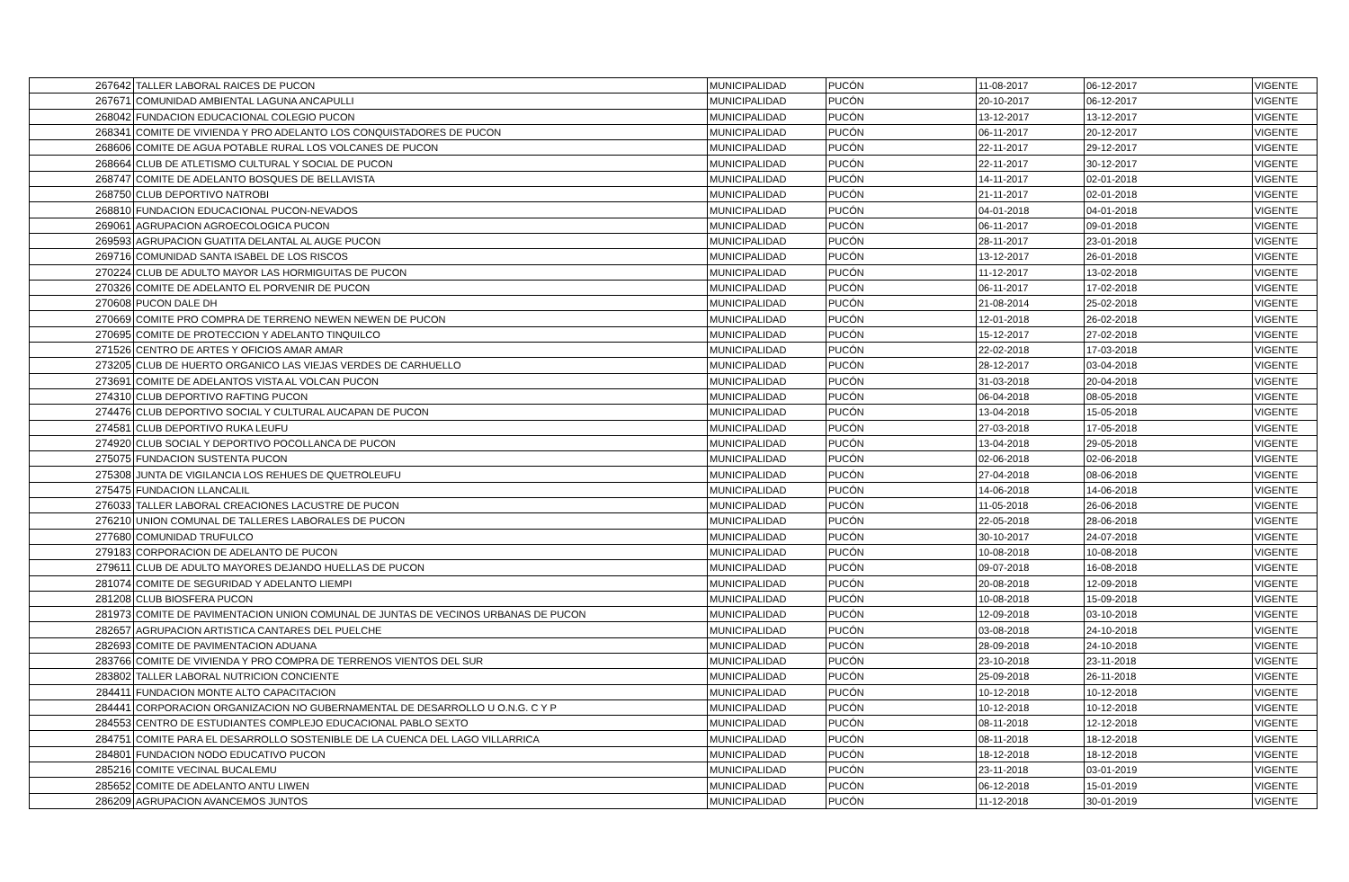| 267642 | TALLER LABORAL RAICES DE PUCON | MUNICIPALIDAD | PUCÓN | 11-08-2017 | 06-12-2017 | VIGENTE |
| 267671 | COMUNIDAD AMBIENTAL LAGUNA ANCAPULLI | MUNICIPALIDAD | PUCÓN | 20-10-2017 | 06-12-2017 | VIGENTE |
| 268042 | FUNDACION EDUCACIONAL COLEGIO PUCON | MUNICIPALIDAD | PUCÓN | 13-12-2017 | 13-12-2017 | VIGENTE |
| 268341 | COMITE DE VIVIENDA Y PRO ADELANTO LOS CONQUISTADORES DE PUCON | MUNICIPALIDAD | PUCÓN | 06-11-2017 | 20-12-2017 | VIGENTE |
| 268606 | COMITE DE AGUA POTABLE RURAL LOS VOLCANES DE PUCON | MUNICIPALIDAD | PUCÓN | 22-11-2017 | 29-12-2017 | VIGENTE |
| 268664 | CLUB DE ATLETISMO CULTURAL Y SOCIAL DE PUCON | MUNICIPALIDAD | PUCÓN | 22-11-2017 | 30-12-2017 | VIGENTE |
| 268747 | COMITE DE ADELANTO BOSQUES DE BELLAVISTA | MUNICIPALIDAD | PUCÓN | 14-11-2017 | 02-01-2018 | VIGENTE |
| 268750 | CLUB DEPORTIVO NATROBI | MUNICIPALIDAD | PUCÓN | 21-11-2017 | 02-01-2018 | VIGENTE |
| 268810 | FUNDACION EDUCACIONAL PUCON-NEVADOS | MUNICIPALIDAD | PUCÓN | 04-01-2018 | 04-01-2018 | VIGENTE |
| 269061 | AGRUPACION AGROECOLOGICA PUCON | MUNICIPALIDAD | PUCÓN | 06-11-2017 | 09-01-2018 | VIGENTE |
| 269593 | AGRUPACION GUATITA DELANTAL AL AUGE PUCON | MUNICIPALIDAD | PUCÓN | 28-11-2017 | 23-01-2018 | VIGENTE |
| 269716 | COMUNIDAD SANTA ISABEL DE LOS RISCOS | MUNICIPALIDAD | PUCÓN | 13-12-2017 | 26-01-2018 | VIGENTE |
| 270224 | CLUB DE ADULTO MAYOR LAS HORMIGUITAS DE PUCON | MUNICIPALIDAD | PUCÓN | 11-12-2017 | 13-02-2018 | VIGENTE |
| 270326 | COMITE DE ADELANTO EL PORVENIR DE PUCON | MUNICIPALIDAD | PUCÓN | 06-11-2017 | 17-02-2018 | VIGENTE |
| 270608 | PUCON DALE DH | MUNICIPALIDAD | PUCÓN | 21-08-2014 | 25-02-2018 | VIGENTE |
| 270669 | COMITE PRO COMPRA DE TERRENO NEWEN NEWEN DE PUCON | MUNICIPALIDAD | PUCÓN | 12-01-2018 | 26-02-2018 | VIGENTE |
| 270695 | COMITE DE PROTECCION Y ADELANTO TINQUILCO | MUNICIPALIDAD | PUCÓN | 15-12-2017 | 27-02-2018 | VIGENTE |
| 271526 | CENTRO DE ARTES Y OFICIOS AMAR AMAR | MUNICIPALIDAD | PUCÓN | 22-02-2018 | 17-03-2018 | VIGENTE |
| 273205 | CLUB DE HUERTO ORGANICO LAS VIEJAS VERDES DE CARHUELLO | MUNICIPALIDAD | PUCÓN | 28-12-2017 | 03-04-2018 | VIGENTE |
| 273691 | COMITE DE ADELANTOS VISTA AL VOLCAN PUCON | MUNICIPALIDAD | PUCÓN | 31-03-2018 | 20-04-2018 | VIGENTE |
| 274310 | CLUB DEPORTIVO RAFTING PUCON | MUNICIPALIDAD | PUCÓN | 06-04-2018 | 08-05-2018 | VIGENTE |
| 274476 | CLUB DEPORTIVO SOCIAL Y CULTURAL AUCAPAN DE PUCON | MUNICIPALIDAD | PUCÓN | 13-04-2018 | 15-05-2018 | VIGENTE |
| 274581 | CLUB DEPORTIVO RUKA LEUFU | MUNICIPALIDAD | PUCÓN | 27-03-2018 | 17-05-2018 | VIGENTE |
| 274920 | CLUB SOCIAL Y DEPORTIVO POCOLLANCA DE PUCON | MUNICIPALIDAD | PUCÓN | 13-04-2018 | 29-05-2018 | VIGENTE |
| 275075 | FUNDACION SUSTENTA PUCON | MUNICIPALIDAD | PUCÓN | 02-06-2018 | 02-06-2018 | VIGENTE |
| 275308 | JUNTA DE VIGILANCIA LOS REHUES DE QUETROLEUFU | MUNICIPALIDAD | PUCÓN | 27-04-2018 | 08-06-2018 | VIGENTE |
| 275475 | FUNDACION LLANCALIL | MUNICIPALIDAD | PUCÓN | 14-06-2018 | 14-06-2018 | VIGENTE |
| 276033 | TALLER LABORAL CREACIONES LACUSTRE DE PUCON | MUNICIPALIDAD | PUCÓN | 11-05-2018 | 26-06-2018 | VIGENTE |
| 276210 | UNION COMUNAL DE TALLERES LABORALES DE PUCON | MUNICIPALIDAD | PUCÓN | 22-05-2018 | 28-06-2018 | VIGENTE |
| 277680 | COMUNIDAD TRUFULCO | MUNICIPALIDAD | PUCÓN | 30-10-2017 | 24-07-2018 | VIGENTE |
| 279183 | CORPORACION DE ADELANTO DE PUCON | MUNICIPALIDAD | PUCÓN | 10-08-2018 | 10-08-2018 | VIGENTE |
| 279611 | CLUB DE ADULTO MAYORES DEJANDO HUELLAS DE PUCON | MUNICIPALIDAD | PUCÓN | 09-07-2018 | 16-08-2018 | VIGENTE |
| 281074 | COMITE DE SEGURIDAD Y ADELANTO LIEMPI | MUNICIPALIDAD | PUCÓN | 20-08-2018 | 12-09-2018 | VIGENTE |
| 281208 | CLUB BIOSFERA PUCON | MUNICIPALIDAD | PUCÓN | 10-08-2018 | 15-09-2018 | VIGENTE |
| 281973 | COMITE DE PAVIMENTACION UNION COMUNAL DE JUNTAS DE VECINOS URBANAS DE PUCON | MUNICIPALIDAD | PUCÓN | 12-09-2018 | 03-10-2018 | VIGENTE |
| 282657 | AGRUPACION ARTISTICA CANTARES DEL PUELCHE | MUNICIPALIDAD | PUCÓN | 03-08-2018 | 24-10-2018 | VIGENTE |
| 282693 | COMITE DE PAVIMENTACION ADUANA | MUNICIPALIDAD | PUCÓN | 28-09-2018 | 24-10-2018 | VIGENTE |
| 283766 | COMITE DE VIVIENDA Y PRO COMPRA DE TERRENOS VIENTOS DEL SUR | MUNICIPALIDAD | PUCÓN | 23-10-2018 | 23-11-2018 | VIGENTE |
| 283802 | TALLER LABORAL NUTRICION CONCIENTE | MUNICIPALIDAD | PUCÓN | 25-09-2018 | 26-11-2018 | VIGENTE |
| 284411 | FUNDACION MONTE ALTO CAPACITACION | MUNICIPALIDAD | PUCÓN | 10-12-2018 | 10-12-2018 | VIGENTE |
| 284441 | CORPORACION ORGANIZACION NO GUBERNAMENTAL DE DESARROLLO U O.N.G. C Y P | MUNICIPALIDAD | PUCÓN | 10-12-2018 | 10-12-2018 | VIGENTE |
| 284553 | CENTRO DE ESTUDIANTES COMPLEJO EDUCACIONAL PABLO SEXTO | MUNICIPALIDAD | PUCÓN | 08-11-2018 | 12-12-2018 | VIGENTE |
| 284751 | COMITE PARA EL DESARROLLO SOSTENIBLE DE LA CUENCA DEL LAGO VILLARRICA | MUNICIPALIDAD | PUCÓN | 08-11-2018 | 18-12-2018 | VIGENTE |
| 284801 | FUNDACION NODO EDUCATIVO PUCON | MUNICIPALIDAD | PUCÓN | 18-12-2018 | 18-12-2018 | VIGENTE |
| 285216 | COMITE VECINAL BUCALEMU | MUNICIPALIDAD | PUCÓN | 23-11-2018 | 03-01-2019 | VIGENTE |
| 285652 | COMITE DE ADELANTO ANTU LIWEN | MUNICIPALIDAD | PUCÓN | 06-12-2018 | 15-01-2019 | VIGENTE |
| 286209 | AGRUPACION AVANCEMOS JUNTOS | MUNICIPALIDAD | PUCÓN | 11-12-2018 | 30-01-2019 | VIGENTE |